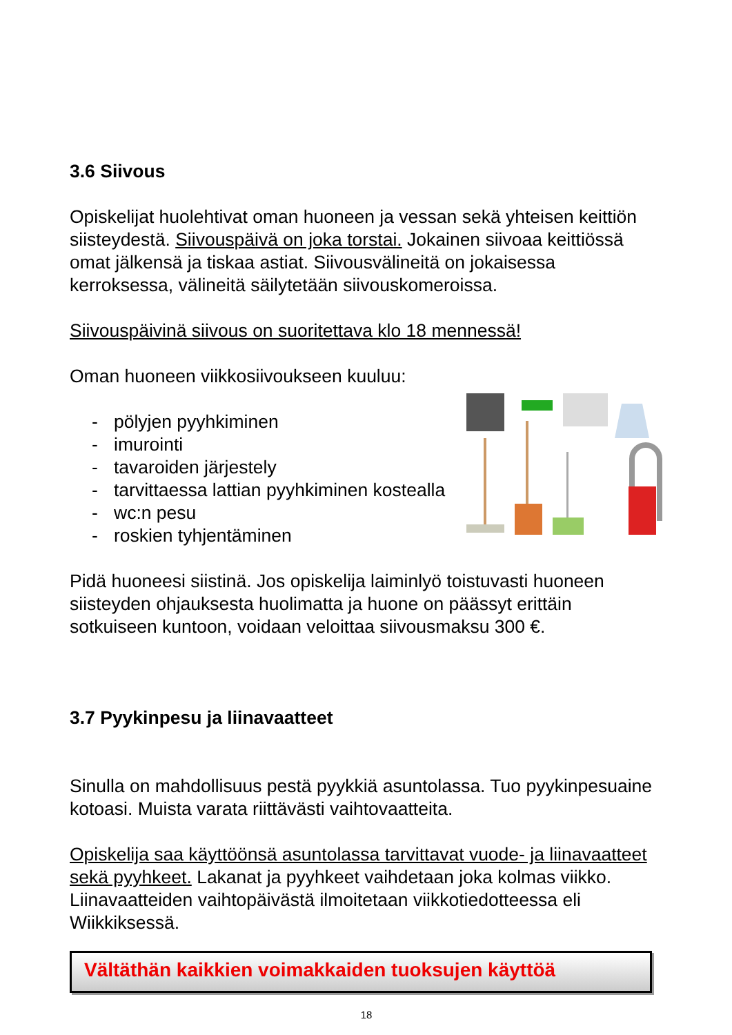3.6 Siivous
Opiskelijat huolehtivat oman huoneen ja vessan sekä yhteisen keittiön siisteydestä. Siivouspäivä on joka torstai. Jokainen siivoaa keittiössä omat jälkensä ja tiskaa astiat. Siivousvälineitä on jokaisessa kerroksessa, välineitä säilytetään siivouskomeroissa.
Siivouspäivinä siivous on suoritettava klo 18 mennessä!
Oman huoneen viikkosiivoukseen kuuluu:
- pölyjen pyyhkiminen
- imurointi
- tavaroiden järjestely
- tarvittaessa lattian pyyhkiminen kostealla
- wc:n pesu
- roskien tyhjentäminen
Pidä huoneesi siistinä. Jos opiskelija laiminlyö toistuvasti huoneen siisteyden ohjauksesta huolimatta ja huone on päässyt erittäin sotkuiseen kuntoon, voidaan veloittaa siivousmaksu 300 €.
3.7 Pyykinpesu ja liinavaatteet
Sinulla on mahdollisuus pestä pyykkiä asuntolassa. Tuo pyykinpesuaine kotoasi. Muista varata riittävästi vaihtovaatteita.
Opiskelija saa käyttöönsä asuntolassa tarvittavat vuode- ja liinavaatteet sekä pyyhkeet. Lakanat ja pyyhkeet vaihdetaan joka kolmas viikko. Liinavaatteiden vaihtopäivästä ilmoitetaan viikkotiedotteessa eli Wiikkiksessä.
Vältäthän kaikkien voimakkaiden tuoksujen käyttöä
18